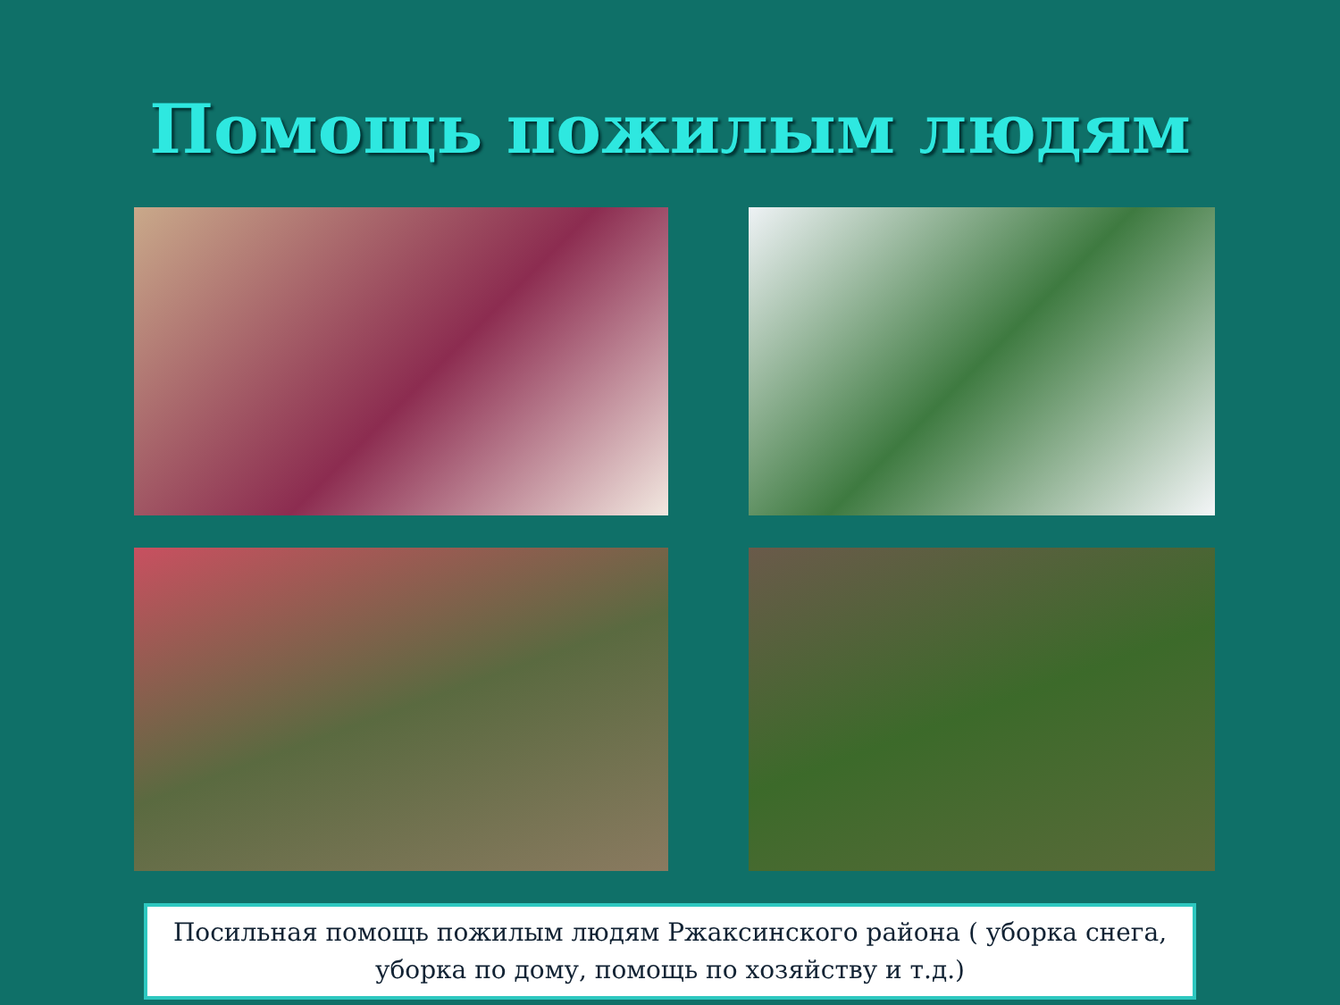Помощь пожилым людям
Посильная помощь пожилым людям Ржаксинского района ( уборка снега, уборка по дому, помощь по хозяйству и т.д.)